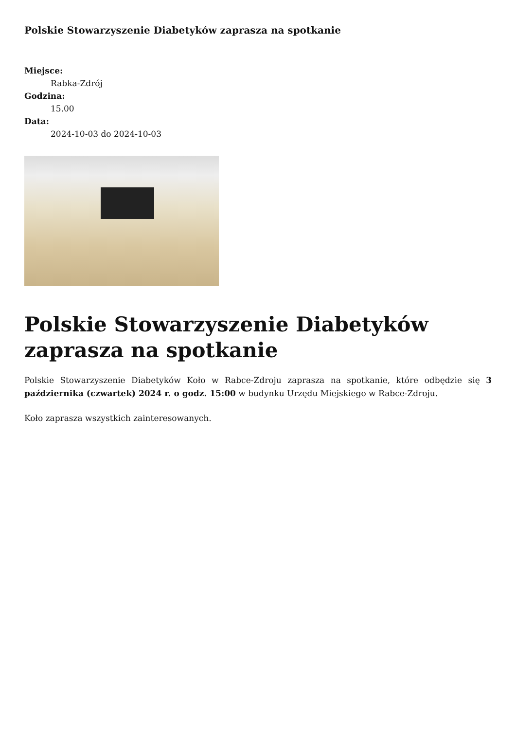Polskie Stowarzyszenie Diabetyków zaprasza na spotkanie
Miejsce:
Rabka-Zdrój
Godzina:
15.00
Data:
2024-10-03 do 2024-10-03
Polskie Stowarzyszenie Diabetyków zaprasza na spotkanie
Polskie Stowarzyszenie Diabetyków Koło w Rabce-Zdroju zaprasza na spotkanie, które odbędzie się 3 października (czwartek) 2024 r. o godz. 15:00 w budynku Urzędu Miejskiego w Rabce-Zdroju.
Koło zaprasza wszystkich zainteresowanych.